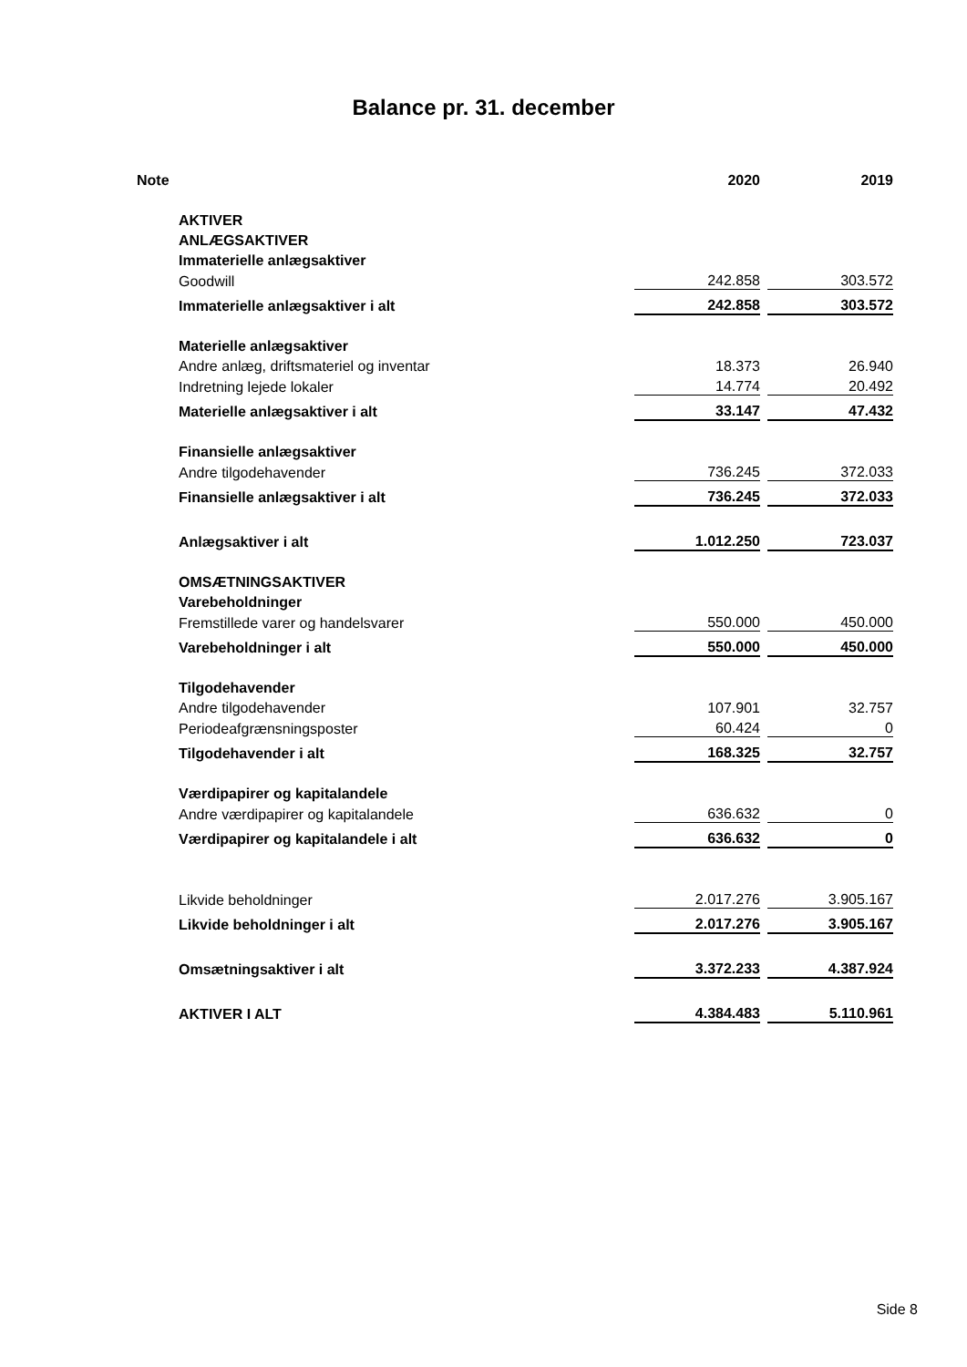Balance pr. 31. december
| Note | | 2020 | | 2019 |
| --- | --- | --- | --- | --- |
| | AKTIVER | | | |
| | ANLÆGSAKTIVER | | | |
| | Immaterielle anlægsaktiver | | | |
| | Goodwill | 242.858 | | 303.572 |
| | Immaterielle anlægsaktiver i alt | 242.858 | | 303.572 |
| | Materielle anlægsaktiver | | | |
| | Andre anlæg, driftsmateriel og inventar | 18.373 | | 26.940 |
| | Indretning lejede lokaler | 14.774 | | 20.492 |
| | Materielle anlægsaktiver i alt | 33.147 | | 47.432 |
| | Finansielle anlægsaktiver | | | |
| | Andre tilgodehavender | 736.245 | | 372.033 |
| | Finansielle anlægsaktiver i alt | 736.245 | | 372.033 |
| | Anlægsaktiver i alt | 1.012.250 | | 723.037 |
| | OMSÆTNINGSAKTIVER | | | |
| | Varebeholdninger | | | |
| | Fremstillede varer og handelsvarer | 550.000 | | 450.000 |
| | Varebeholdninger i alt | 550.000 | | 450.000 |
| | Tilgodehavender | | | |
| | Andre tilgodehavender | 107.901 | | 32.757 |
| | Periodeafgrænsningsposter | 60.424 | | 0 |
| | Tilgodehavender i alt | 168.325 | | 32.757 |
| | Værdipapirer og kapitalandele | | | |
| | Andre værdipapirer og kapitalandele | 636.632 | | 0 |
| | Værdipapirer og kapitalandele i alt | 636.632 | | 0 |
| | Likvide beholdninger | 2.017.276 | | 3.905.167 |
| | Likvide beholdninger i alt | 2.017.276 | | 3.905.167 |
| | Omsætningsaktiver i alt | 3.372.233 | | 4.387.924 |
| | AKTIVER I ALT | 4.384.483 | | 5.110.961 |
Side 8